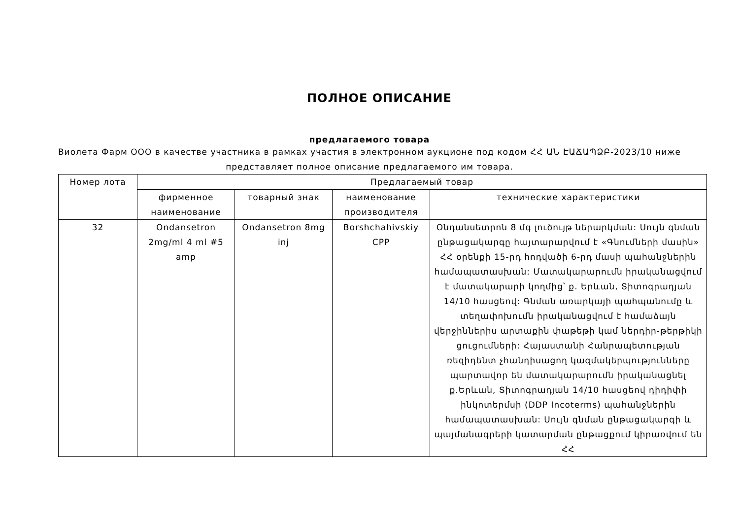ПОЛНОЕ ОПИСАНИЕ
предлагаемого товара
Виолета Фарм ООО в качестве участника в рамках участия в электронном аукционе под кодом ՀՀ ԱՆ ԷԱՃԱՊՁԲ-2023/10 ниже представляет полное описание предлагаемого им товара.
| Номер лота | Предлагаемый товар | | | |
| --- | --- | --- | --- | --- |
| | фирменное наименование | товарный знак | наименование производителя | технические характеристики |
| 32 | Ondansetron 2mg/ml 4 ml #5 amp | Ondansetron 8mg inj | Borshchahivskiy CPP | Օնդանսետրոն 8 մգ լուծույթ ներարկման: Սույն գնման ընթացակարգը հայտարարվում է «Գնումների մասին» ՀՀ օրենքի 15-րդ հոդվածի 6-րդ մասի պահանջներին համապատասխան: Մատակարարումն իրականացվում է մատակարարի կողմից՝ ք. Երևան, Տիտոգրադյան 14/10 հասցեով: Գնման առարկայի պահպանումը և տեղափոխումն իրականացվում է համաձայն վերջիններիս արտաքին փաթեթի կամ ներդիր-թերթիկի ցուցումների: Հայաստանի Հանրապետության ռեզիդենտ չհանդիսացող կազմակերպությունները պարտավոր են մատակարարումն իրականացնել ք.Երևան, Տիտոգրադյան 14/10 հասցեով դիդիփի ինկոտերմսի (DDP Incoterms) պահանջներին համապատասխան: Սույն գնման ընթացակարգի և պայմանագրերի կատարման ընթացքում կիրառվում են ՀՀ |